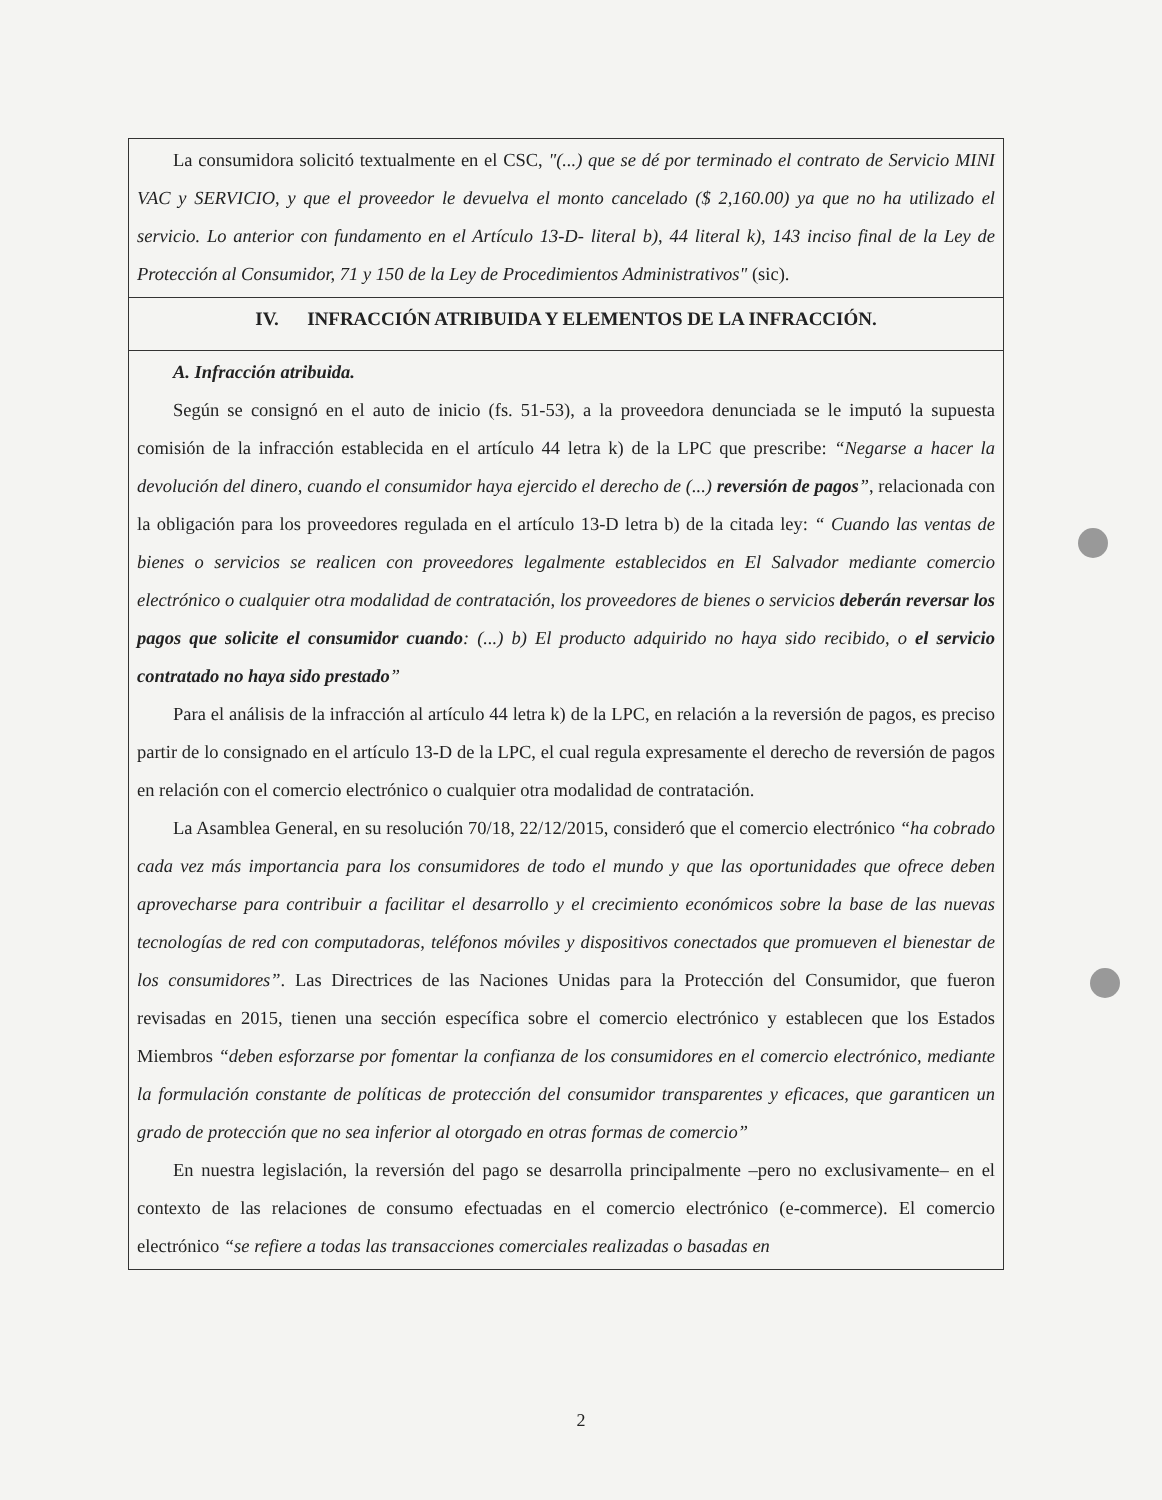La consumidora solicitó textualmente en el CSC, "(...) que se dé por terminado el contrato de Servicio MINI VAC y SERVICIO, y que el proveedor le devuelva el monto cancelado ($ 2,160.00) ya que no ha utilizado el servicio. Lo anterior con fundamento en el Artículo 13-D- literal b), 44 literal k), 143 inciso final de la Ley de Protección al Consumidor, 71 y 150 de la Ley de Procedimientos Administrativos" (sic).
IV. INFRACCIÓN ATRIBUIDA Y ELEMENTOS DE LA INFRACCIÓN.
A. Infracción atribuida.
Según se consignó en el auto de inicio (fs. 51-53), a la proveedora denunciada se le imputó la supuesta comisión de la infracción establecida en el artículo 44 letra k) de la LPC que prescribe: “Negarse a hacer la devolución del dinero, cuando el consumidor haya ejercido el derecho de (...) reversión de pagos”, relacionada con la obligación para los proveedores regulada en el artículo 13-D letra b) de la citada ley: “ Cuando las ventas de bienes o servicios se realicen con proveedores legalmente establecidos en El Salvador mediante comercio electrónico o cualquier otra modalidad de contratación, los proveedores de bienes o servicios deberán reversar los pagos que solicite el consumidor cuando: (...) b) El producto adquirido no haya sido recibido, o el servicio contratado no haya sido prestado”
Para el análisis de la infracción al artículo 44 letra k) de la LPC, en relación a la reversión de pagos, es preciso partir de lo consignado en el artículo 13-D de la LPC, el cual regula expresamente el derecho de reversión de pagos en relación con el comercio electrónico o cualquier otra modalidad de contratación.
La Asamblea General, en su resolución 70/18, 22/12/2015, consideró que el comercio electrónico “ha cobrado cada vez más importancia para los consumidores de todo el mundo y que las oportunidades que ofrece deben aprovecharse para contribuir a facilitar el desarrollo y el crecimiento económicos sobre la base de las nuevas tecnologías de red con computadoras, teléfonos móviles y dispositivos conectados que promueven el bienestar de los consumidores”. Las Directrices de las Naciones Unidas para la Protección del Consumidor, que fueron revisadas en 2015, tienen una sección específica sobre el comercio electrónico y establecen que los Estados Miembros “deben esforzarse por fomentar la confianza de los consumidores en el comercio electrónico, mediante la formulación constante de políticas de protección del consumidor transparentes y eficaces, que garanticen un grado de protección que no sea inferior al otorgado en otras formas de comercio”
En nuestra legislación, la reversión del pago se desarrolla principalmente –pero no exclusivamente– en el contexto de las relaciones de consumo efectuadas en el comercio electrónico (e-commerce). El comercio electrónico “se refiere a todas las transacciones comerciales realizadas o basadas en
2